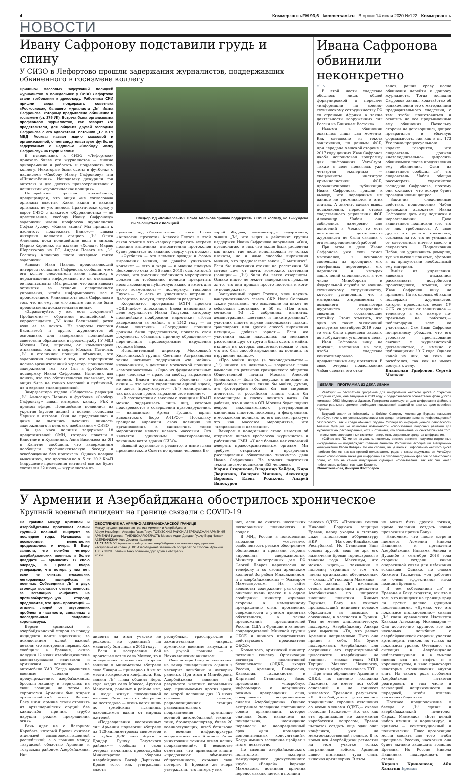4 КоммерсантъFM 93,6 kommersant.ru Вторник 14 июля 2020 №122 Коммерсантъ
НОВОСТИ
Ивану Сафронову подставили грудь и спину
У СИЗО в Лефортово прошли задержания журналистов, поддержавших обвиненного в госизмене коллегу
Причиной массовых задержаний полицией журналистов в понедельник у СИЗО Лефортово стали требования к дресс-коду. Работники СМИ пришли сюда поддержать советника «Роскосмоса», бывшего журналиста „Ъ“ Ивана Сафронова, которому предъявлено обвинение в госизмене (ст. 275 УК). Встреча была организована профсоюзом журналистов, как говорят его представители, для общения друзей господина Сафронова с его адвокатами. Источник „Ъ“ в ГУ МВД Москвы назвал акцию массовой и организованной, о чем свидетельствуют футболки задержанных с надписью «Свободу Ивану Сафронову» на груди и спине.
В понедельник к СИЗО «Лефортово» приехало более ста журналистов — многие одновременно и работать, и поддержать экс-коллегу. Некоторые были одеты в футболки с надписями «Свободу Ивану Сафронову» или «ШпионоВания». Неподалеку дежурили три автозака и два десятка правоохранителей с нашивками «туристическая полиция».
Полицейские просили «разойтись», предупреждая, что акция «не согласована органами власти». Какая акция и какими органами, не уточнялось. Практически сразу у ворот СИЗО с плакатом «Журналистика — не преступление, свободу Ивану Сафронову» задержали члена профсоюза журналистов Софью Русову. «Какая акция? Мы пришли к изолятору поддержать Ваню»,— давала интервью коллегам спецкор „Ъ“ Ольга Алленова, пока полицейские вели в автозак Марию Карпенко из издания «Холод», Марию Шерстюкову из RT, Андрея Поваго из „Ъ“. Госпожу Алленову после интервью также задержали.
Адвокат Иван Павлов, представляющий интересы господина Сафронова, сообщил, что с его коллег следователи взяли подписку о неразглашении информации, но он отказался ее подписывать: «Мы решили, что один адвокат останется за стенами следственного управления, чтобы информировать вас о происходящем. Уникальность дела Сафронова в том, что ни ему, ни его защите так и не были представлены доказательства вины».
«Здравствуйте, у вас есть документы? Пройдемте»,— обратился полицейский к корреспонденту „Ъ“ Анне Васильевой, резко взяв ее за локоть. На вопросы госпожи Васильевой и других журналистов об основаниях для задержания полицейские советовали обращаться в пресс-службу ГУ МВД Москвы. Там, впрочем, от комментариев отказались, как и в мэрии Москвы. Источник „Ъ“ в столичной полиции объяснил, что задержания связаны с тем, что мероприятие носило организованный характер: полицейские задерживали тех, кто был в футболках в поддержку Ивана Сафронова. Источник дал понять, что это обстоятельство указывает, что акция была не только массовой и публичной, но и заранее спланированной.
Замредактора отдела «Общество» редакции „Ъ“ Александр Черных в футболке «Свободу Сафронову» давал интервью каналу РБК в прямом эфире. Полицейские появились из укрытия (кустов акции) и повели господина Черных в автозак. Они не представились и даже не пытались выяснить личность задержанного и цель его пребывания у СИЗО.
За два часа полиция задержала 18 представителей СМИ, которых повезли в Капотню и в Кузьминки. Анна Васильева из ОП в Капотне сообщила, что задержанным пообещали профилактическую беседу и освобождение без протокола. Однако позднее выяснилось, что протокол по ч. 5 ст. 20.2 КоАП (нарушение проведения митинга) все же будет составлен 22 июля,— журналистов от-
Спецкор ИД «Коммерсантъ» Ольга Алленова пришла поддержать к СИЗО коллегу, но вынуждена была общаться с полицией
пускали под обязательство о явке. Глава «Апологии протеста» Алексей Глухов в этой связи отметил, что «задачу прекратить встречу полиция выполнила, относительно протоколов будет решаться по заданию сверху чуть позже».
«Футболка — это элемент одежды и форма выражения мнения, но давайте учитывать контекст — лето и жара — и мнение пленума Верховного суда от 26 июня 2018 года, который сказал, что участник публичного мероприятия должен по требованию полиции прекратить несогласованную публичную акцию и иметь для этого возможность,— подчеркнул господин Глухов.— То есть от участников встречи у Лефортово, по сути, потребовали раздеться».
Координатор программы ЕСПЧ проекта «ОВД-инфо» Александра Баева напомнила о деле журналиста Ивана Голунова, которому полицейские подбросили наркотики: «Тогда задерживали за майки, а в 2012 году — за белые ленточки». «Сотрудники полиции должны были представиться, показать свои документы, объяснить причину обращения»,— перечислила процессуальные нарушения госпожа Баева.
Исполнительный директор Московской Хельсинкской группы Светлана Астраханцева также называет задержания «за майки» незаконными, а действия московской полиции «самоуправством»: «Одно из фундаментальных прав человека — право на свободу выражения мнения. Власти попытались объяснить, что акция — это нечто скрепленное единой идеей, но здесь (присутствует.— „Ъ“) манипуляция, так как люди просто выразили свое мнение».
«В соответствии с законом о полиции и КоАП можно задерживать лишь лиц, которые подозреваются в совершении правонарушения,— напоминает Артем Трошин, юрист адвокатского бюро А-ПРО.— Поскольку граждане выражали свою позицию не организованно, а единолично, такое мероприятие нельзя назвать массовым. Это является одиночным пикетированием, законным возле здания СИЗО».
Бывший журналист и редактор, а ныне глава президентского Совета по правам человека Ва-
лерий Фадеев, комментируя задержания, заявил „Ъ“, что видит в действиях группы поддержки Ивана Сафронова нарушения: «Они, предполагаю, в том, что акция была расценена как пикет, где люди использовали не только плакаты, но и иные способы выражения мнения, что предполагает закон „О митингах“. Если бы пикетчики стояли на расстоянии 50 метров друг от друга, возможно, претензии (полиции.— „Ъ“) были бы легко отвергнуты. Однако никто не может задерживать граждан за то, что они пришли просто постоять и кого-то поддержать».
Заслуженный юрист России, член научно-консультативного совета СКР Иван Соловьев также указывает, что выщедшие на пикет не соблюдали дистанцию в 50 м. «При этом, согласно ФЗ „О собраниях, митингах, демонстрациях, шествиях и пикетированиях“, участник пикета вправе использовать плакат, транспарант или другой способ выражения позиции,— добавил юрист.— Если же участники акции находились на меньшем расстоянии друг от друга и были одеты в майки, надписи на которых свидетельствовали о том, что это был способ выражения их позиции, то нарушение налицо».
«Про майки нигде (в законодательстве.— „Ъ“) ничего не написано,— возражает глава комиссии по развитию гражданского общества Общественной палаты Москвы Алексей Венедиктов.— Если бы девушки в автозаке по требованию полиции сняли бы майки, думаю, эта фотография обошла бы все мировые агентства, и российская власть стала бы посмешищем в глазах понятно кого». Он добавил, что в июле в ОП Москвы будет поднят вопрос законодательного регулирования одиночных пикетов, поскольку и федеральная, и московская полиция, по его словам, трактует это как массовое мероприятие, что «неправильно и незаконно».
Вечером в понедельник стало известно об открытом письме профсоюза журналистов и работников СМИ: «У нас больше нет оснований доверять правоохранительным органам. Мы требуем открытого и прозрачного расследования общественно значимого дела Ивана Сафронова». На момент подготовки текста письмо подписали 353 человека.
Мария Старикова, Владимир Хейфец, Кира Дюрягина, Валерия Мишина, Александр Воронов, Елена Рожкова, Андрей Винокуров
Ивана Сафронова обвинили неконкретно
с1 ↘
В этой части следствие обошлось лишь общей формулировкой о передаче «информации по военно-техническому сотрудничеству РФ со странами Африки, а также деятельности вооруженных сил России на Ближнем Востоке».
Новыми в обвинении оказались лишь два момента. Как следовало из текста заключения, по данным ФСБ, при передаче чешской стороне в 2017 году данных Иван Сафронов якобы использовал программу для шифрования VeraCrypt. Также в деле появилась уже четвертая экспертиза — специалисты института криминалистики ФСБ, проанализировав публикации Ивана Сафронова, пришли к выводу, что переданные им данные не упоминаются в этих статьях. А значит, сделал вывод подполковник первого отдела следственного управления ФСБ Александр Чабан, они собирались намеренно для донесений в Чехию, то есть незаконная деятельность журналиста не была связана с его непосредственной работой.
При этом в деле Ивана Сафронова уже семь томов материалов, в основном состоящих из прослушек его телефонных переговоров, его переписки и четырех заключений специалистов, в том числе Минобороны и Федеральной службы по военно-техническому сотрудничеству, которые установили, что в материалах, отправляемых с домашнего компьютера журналиста, содержались сведения, составляющие гостайну. Стоит отметить, что одно из таких заключений датируется сентябрем 2019 года, то есть было проведено задолго до возбуждения уголовного дела.
Иван Сафронов вину не признал, настаивая на том, чтобы следствие конкретизировало предъявленные ему претензии. В свою очередь подполковник Чабан сделать это отка-
зался, решив сразу после обвинения перейти к допросу журналиста. Тогда господин Сафронов заявил ходатайство об ознакомлении его с материалами предварительного следствия, с тем чтобы подготовиться и ответить на все предъявленные ему обвинения. Поскольку стороны не договорились, допрос превратился в обычную формальность, так как в ст. 173 Уголовно-процессуального кодекса говорится, что следователь должен «незамедлительно» допросить обвиняемого после предъявления ему обвинения. Один из защитников сообщил „Ъ“, что следователь Чабан обещал рассмотреть ходатайство господина Сафронова, поэтому они ожидают, что вскоре будет проведен новый допрос.
Закончив следственные действия, подполковник Чабан предложил адвокатам Ивана Сафронова дать ему подписки о неразглашении. Двое защитников подписали все, что от них требовалось. А двое других это делать отказались, ссылаясь на то, что не услышали от следователя ничего нового и секретного. Подполковник Чабан, не удивившись демаршу, тут же вызвал понятых, оформив в их присутствии необходимый ему материал.
Выйдя из управления, адвокаты отказались рассказывать подробности происшедшего, отметив, что Иван Сафронов вину не признает. По их словам, об акции поддержки журналистов, которая проводилась возле СУ ФСБ, он узнал от защитников — телевизор в его камере по-прежнему не работает,— поблагодарив всех ее участников. Сам Иван Сафронов по-прежнему убежден, что его уголовное преследование связано с журналистской деятельностью, а именно с публикациями 2017 года. Однако какой из них, он пока не разобрался, так как не имеет доступа к делу.
Владислав Трифонов, Сергей Машкин
ДЕТАЛИ ПРОГРАММА ИЗ ДЕЛА ИВАНА
VeraCrypt — бесплатная программа для шифрования жесткого диска с открытым исходным кодом, она запущена в 2013 году и поддерживается основателем французской компании IDRIX Моуниром Идрасси. Программа используется для шифрования файлов в режиме реального времени и обладает повышенной защитой от атак методом перебора паролей.
Ведущий аналитик Infosecurity a Softline Company Александр Вураско называет VeraCrypt «очень популярным решением как среди профессионалов по информационной безопасности, так и среди обычных людей». Эксперт по информационной безопасности Алексей Лукацкий не исключает возможности использования подобных решений для журналистских расследований, хотя и отмечает, что применение их снижается из-за того, что во многих операционных системах теперь есть встроенные средства шифрования.
«Сейчас это ПО менее актуально, поскольку распространение получили встроенные инструменты»,— подтверждает главный аналитик Российской ассоциации электронных коммуникаций Карен Казарян. По его словам, чаще всего к шифрованию жесткого диска прибегал бизнес, так как простой пользователь редко о таком задумывается. VeraCrypt можно использовать также для шифрования и отправки отдельных файлов по электронной почте, но это не самый популярный сценарий использования, так как сам канал небезопасен, добавил господин Казарян.
Юлия Степанова, Дмитрий Шестоперов
У Армении и Азербайджана обострилось хроническое
Крупный военный инцидент на границе связали с COVID-19
На границе между Арменией и Азербайджаном произошел самый крупный военный инцидент за последние годы. Начавшись в воскресенье, перестрелки продолжались и вчера. В Баку заявили, что погибло четверо азербайджанских военных и более двадцати — армянских. В свою очередь, в Ереване вчера утверждали, что потерь у них нет, если не считать нескольких легкораненых полицейских и военных. Собеседники „Ъ“ в двух столицах возлагают ответственность за эскалацию конфликта на противоборствующую сторону, предполагая, что цель провокаций — отвлечь людей от внутренних проблем, в частности, связанных с последствиями пандемии коронавируса.
Версии армянской и азербайджанской сторон по поводу инцидента почти идентичны, за исключением одной важной детали: кто выстрелил первым. Как сообщили в Ереване, около полудня 12 июля азербайджанские военнослужащие подъехали к армянским позициям на автомобиле УАЗ. Когда армянские военные сделали им предупреждение, азербайджанцы бросили машину и вернулись на свои позиции, но затем по территории Армении был открыт артиллерийский огонь. Версия Баку иная: армяне стали стрелять из артиллерийских орудий без каких-либо причин, «грубо нарушив режим прекращения огня».
Речь идет не о Нагорном Карабахе, который Ереван считает отдельной самопровозглашенной республикой, а о границе между Тавушской областью Армении и Товузским районом Азербайджана. Ин-
ОБОСТРЕНИЕ НА АРМЯНО-АЗЕРБАЙДЖАНСКОЙ ГРАНИЦЕ
Международно признанная граница Армении и Азербайджана
Айрум Ноемберян Агстафа Газах Товуз ТОВУЗСКИЙ РАЙОН АЗЕРБАЙДЖАН АРМЕНИЯ
АРМЕНИЯ Иджеван ТАВУШСКАЯ ОБЛАСТЬ Мовсес Агдам Дондар-Гушчу Берд Чинари АЗЕРБАЙДЖАН Кюр Дилижан Шамкир
12.07.2020 ВС Армении сообщили, что азербайджанские военные предприняли наступление на границе. ВС Азербайджана заявили об обстрелах со стороны Армении
13.07.2020 Ереван и Баку обвинили друг друга в обстрелах
20 км
циденты на этом участке не редкость, но сравнимый по масштабу был лишь в 2015 году.
Если в воскресенье бой произошел возле села Мовсес, то в понедельник армянская сторона заявила о минометном обстреле села Чинари — примерно в 8 км от места воскресного конфликта. Как заявил „Ъ“ глава общины Берд, куда входит село Мовсес, Арутюн Мануарян, раненых в районе нет, и люди живут повседневной жизнью. Само село от обстрелов не пострадало — огонь велся лишь по армейским позициям, находящимся вдали от мирных жителей.
«Подразделения вооруженных сил Армении подвергли обстрелу из 120-миллиметровых минометов и гаубиц Д-30 села Агдам и Дондар Гушчу Товузского района»,— сообщил, в свою очередь, начальник пресс-службы Министерства обороны Азербайджана Вагиф Даргяхлы. Кроме того, как утверждают власти
республики, трассирующие и зажигательные снаряды армянские военные запускали и на другой границе — с Нахичеванским анклавом.
Свои потери Баку по состоянию на вечер понедельника оценил в четверых погибших и четверых раненых. При этом в Минобороны Азербайджана заявили: «В результате жестких карательных мер, принимаемых против врага, во второй половине дня 13 июля огневые позиции, радиолокационная станция разведывательного подразделения, хранилище военной автомобильной техники, танк, бронетранспортер, более 20 военнослужащих, штаб батальона и военная инфраструктура вооруженных сил Армении были уничтожены точным огнем наших подразделений». В ведомстве отметили, что армянские власти «продолжают обманывать общественность, скрывая свои потери». В Ереване же вчера утверждали, что потерь у них
нет, если не считать нескольких легкораненых полицейских и солдат.
В МИД России в понедельник выразили «серьезную озабоченность резким обострением обстановки» и призвали стороны «проявлять сдержанность». Министр иностранных дел РФ Сергей Лавров переговорил по телефону и со своим армянским коллегой Зограбом Мнацаканяном, и с азербайджанским — Эльмаром Мамедъяровым. На сайте ведомства содержание разговоров описали очень кратко и в одном сообщении: министр «призвал стороны к немедленному прекращению огня, проявлению сдержанности с учетом принятых обязательств, а также предложений представителей России, США и Франции в качестве сопредседателей Минской группы ОБСЕ и личного представителя действующего председателя ОБСЕ».
Кроме того, армянский министр позвонил генсеку Организации договора коллективной безопасности (ОДКБ, входят Россия, Армения, Белоруссия, Казахстан, Таджикистан и Киргизия) Станиславу Засю, предоставив «подробную информацию о нарушениях режима прекращения огня, совершенных вооруженными силами Азербайджана». Однако экстренное заседание постоянного совета организации, которое сначала было назначено на понедельник, неожиданно перенесли на неопределенный срок «для проведения дополнительных консультаций». Когда именно заседание пройдет в итоге, неизвестно.
По мнению азербайджанского политолога, эксперта международного дискуссионного клуба «Валдай» Фархада Маммадова, истинная причина переноса заключается в позиции
генсека ОДКБ. «Прежний генсек Николай Бордюжа защищал Ереван, перед уходом в отставку даже использовав аббревиатуру НКР (Нагорно-Карабахская Республика). Но Станислав Засъ совсем другой, ведь не зря его назначение Ереван торпедировал в течение года. Максимум, что можно ждать,— заявление в половину страницы о том, что члены организации обеспокоены»,— сказал „Ъ“ господин Маммадов.
Как заявил „Ъ“ начальник отдела администрации президента Азербайджана по вопросам внешней политики Хикмет Гаджиев, Баку не считает произошедший инцидент поводом обращаться за помощью к союзникам, в частности к Турции. Тем не менее дипломатическую поддержку Азербайджану Анкара уже выразила. «То, что делает Армения, неприемлемо. Пусть она придет в себя. Мы будем поддерживать Азербайджан для сохранения его территориальной целостности. Азербайджан не одинок»,— сказал глава МИД Турции Мевлют Чавушоглу, выступая в эфире телеканала TRT.
При этом обращение Армении в ОДКБ, по мнению господина Гаджиева, не имеет под собой оснований и не принесет желаемого Ереваном результата. «У Азербайджана установились традиционно хорошие отношения со всеми членами ОДКБ,— сказал господин Гаджиев.— Но, так как эта организация не занимается карабахским вопросом, Ереван пытается создать еще один очаг конфликта, уже на межгосударственной границе. В то время как Азербайджан разместил на этом участке только пограничные войска, Армения давно стягивала туда силы, включая артиллерию. В этом
не может быть другой логики, кроме желания создать новые провокации против Баку».
Напомним, что после встречи премьера Армении Никола Пашиняна и президента Азербайджана Ильхама Алиева в Душанбе в сентябре 2018 года стороны создали канал оперативной связи для избежания эскалации. Однако, по словам Хикмета Гаджиева, «он работает не очень эффективно» из-за позиции Еревана.
В чем собеседники „Ъ“ в Ереване и Баку сходятся, так это в том, что инцидент на границе вряд ли грозит далеко идущими последствиями. «Думаю, что это локальное столкновение,— сказал „Ъ“ глава ереванского Института Кавказа Александр Искандарян.— Оно достаточно крупное, все же несколько погибших с азербайджанской стороны, участие артиллерии, танков, но только на локальном уровне. Очевидно, что ситуация в Азербайджане неблагополучная: и в смысле низких цен на нефть, и с коронавирусом, и явно происходят некоторые столкновения внутри элит. На такого рода проблемы Азербайджан пытается реагировать в том числе и эскалацией напряженности на передовой, чтобы отвлечь внимание общества».
Похожее предположение в беседе с „Ъ“ сделал и азербайджанский политолог Фархад Маммадов: «Есть целый набор причин: и коронавирус, и кризисы — конституционный и политический. Плюс провокацию могли сделать для того, чтобы прощупать Россию, насколько она будет активно защищать позицию Еревана. Но Россия Никола Пашиняна поддерживать не стала».
Кирилл Кривошеев; Айк Халатян; Ереван